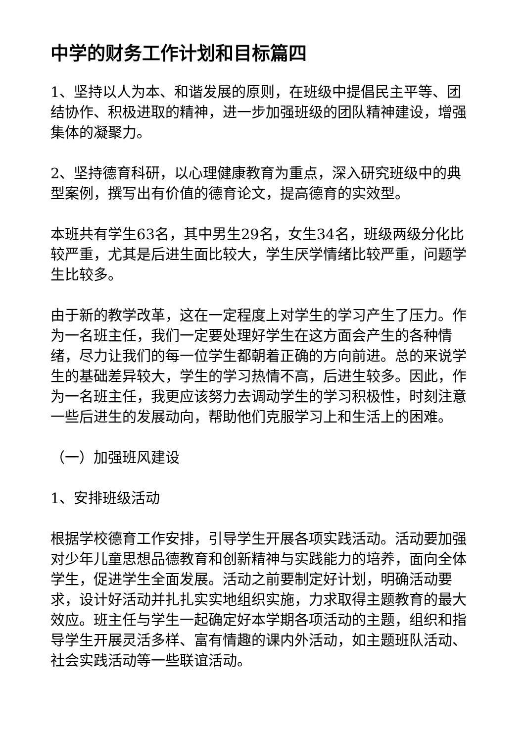中学的财务工作计划和目标篇四
1、坚持以人为本、和谐发展的原则，在班级中提倡民主平等、团结协作、积极进取的精神，进一步加强班级的团队精神建设，增强集体的凝聚力。
2、坚持德育科研，以心理健康教育为重点，深入研究班级中的典型案例，撰写出有价值的德育论文，提高德育的实效型。
本班共有学生63名，其中男生29名，女生34名，班级两级分化比较严重，尤其是后进生面比较大，学生厌学情绪比较严重，问题学生比较多。
由于新的教学改革，这在一定程度上对学生的学习产生了压力。作为一名班主任，我们一定要处理好学生在这方面会产生的各种情绪，尽力让我们的每一位学生都朝着正确的方向前进。总的来说学生的基础差异较大，学生的学习热情不高，后进生较多。因此，作为一名班主任，我更应该努力去调动学生的学习积极性，时刻注意一些后进生的发展动向，帮助他们克服学习上和生活上的困难。
（一）加强班风建设
1、安排班级活动
根据学校德育工作安排，引导学生开展各项实践活动。活动要加强对少年儿童思想品德教育和创新精神与实践能力的培养，面向全体学生，促进学生全面发展。活动之前要制定好计划，明确活动要求，设计好活动并扎扎实实地组织实施，力求取得主题教育的最大效应。班主任与学生一起确定好本学期各项活动的主题，组织和指导学生开展灵活多样、富有情趣的课内外活动，如主题班队活动、社会实践活动等一些联谊活动。